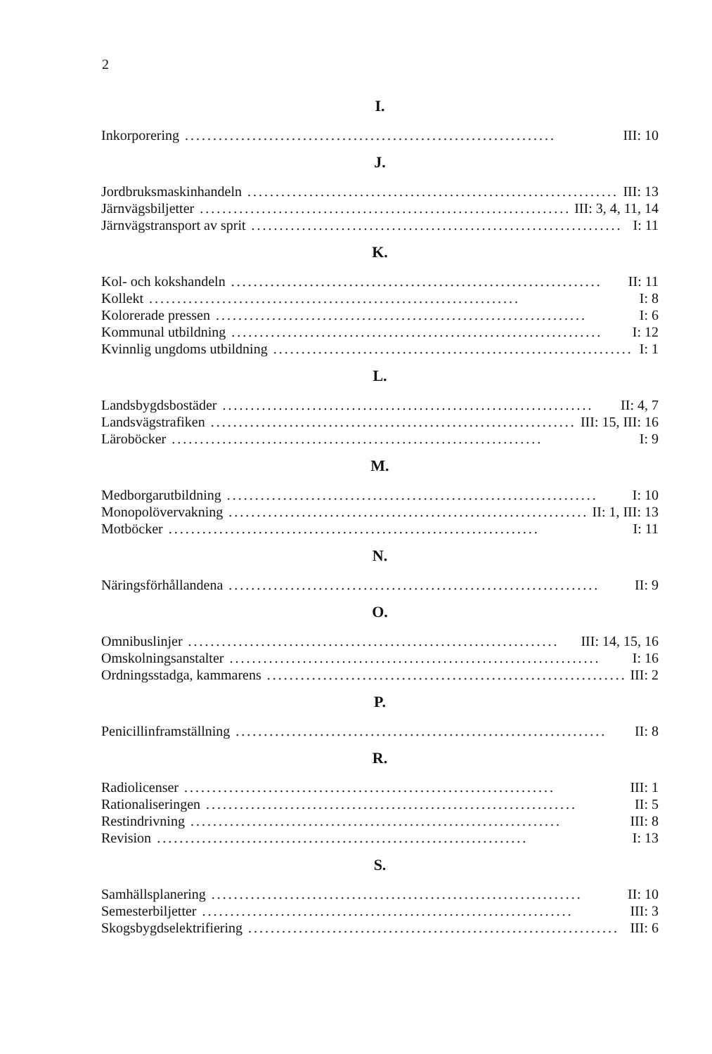2
I.
Inkorporering.................................................................. III: 10
J.
Jordbruksmaskinhandeln.................................................................. III: 13
Järnvägsbiljetter.................................................................. III: 3, 4, 11, 14
Järnvägstransport av sprit.................................................................. I: 11
K.
Kol- och kokshandeln.................................................................. II: 11
Kollekt.................................................................. I: 8
Kolorerade pressen.................................................................. I: 6
Kommunal utbildning.................................................................. I: 12
Kvinnlig ungdoms utbildning.................................................................. I: 1
L.
Landsbygdsbostäder.................................................................. II: 4, 7
Landsvägstrafiken.................................................................. III: 15, III: 16
Läroböcker.................................................................. I: 9
M.
Medborgarutbildning.................................................................. I: 10
Monopolövervakning.................................................................. II: 1, III: 13
Motböcker.................................................................. I: 11
N.
Näringsförhållandena.................................................................. II: 9
O.
Omnibuslinjer.................................................................. III: 14, 15, 16
Omskolningsanstalter.................................................................. I: 16
Ordningsstadga, kammarens.................................................................. III: 2
P.
Penicillinframställning.................................................................. II: 8
R.
Radiolicenser.................................................................. III: 1
Rationaliseringen.................................................................. II: 5
Restindrivning.................................................................. III: 8
Revision.................................................................. I: 13
S.
Samhällsplanering.................................................................. II: 10
Semesterbiljetter.................................................................. III: 3
Skogsbygdselektrifiering.................................................................. III: 6